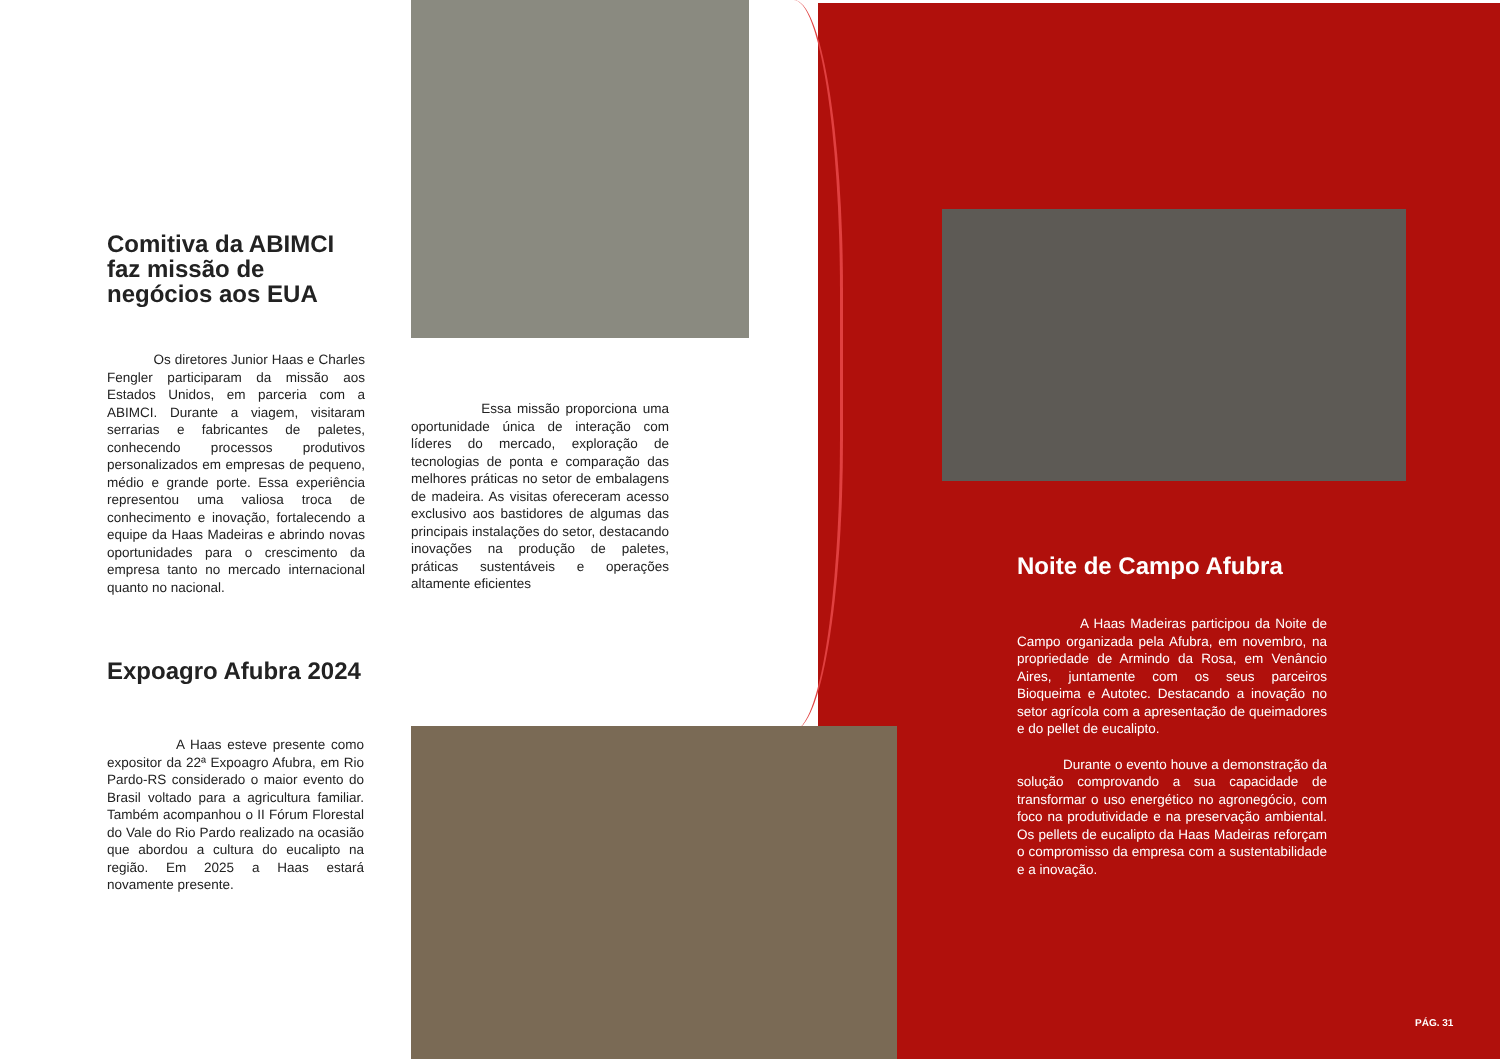Comitiva da ABIMCI faz missão de negócios aos EUA
Os diretores Junior Haas e Charles Fengler participaram da missão aos Estados Unidos, em parceria com a ABIMCI. Durante a viagem, visitaram serrarias e fabricantes de paletes, conhecendo processos produtivos personalizados em empresas de pequeno, médio e grande porte. Essa experiência representou uma valiosa troca de conhecimento e inovação, fortalecendo a equipe da Haas Madeiras e abrindo novas oportunidades para o crescimento da empresa tanto no mercado internacional quanto no nacional.
Essa missão proporciona uma oportunidade única de interação com líderes do mercado, exploração de tecnologias de ponta e comparação das melhores práticas no setor de embalagens de madeira. As visitas ofereceram acesso exclusivo aos bastidores de algumas das principais instalações do setor, destacando inovações na produção de paletes, práticas sustentáveis e operações altamente eficientes
Expoagro Afubra 2024
A Haas esteve presente como expositor da 22ª Expoagro Afubra, em Rio Pardo-RS considerado o maior evento do Brasil voltado para a agricultura familiar. Também acompanhou o II Fórum Florestal do Vale do Rio Pardo realizado na ocasião que abordou a cultura do eucalipto na região. Em 2025 a Haas estará novamente presente.
Noite de Campo Afubra
A Haas Madeiras participou da Noite de Campo organizada pela Afubra, em novembro, na propriedade de Armindo da Rosa, em Venâncio Aires, juntamente com os seus parceiros Bioqueima e Autotec. Destacando a inovação no setor agrícola com a apresentação de queimadores e do pellet de eucalipto.
Durante o evento houve a demonstração da solução comprovando a sua capacidade de transformar o uso energético no agronegócio, com foco na produtividade e na preservação ambiental. Os pellets de eucalipto da Haas Madeiras reforçam o compromisso da empresa com a sustentabilidade e a inovação.
PÁG. 31